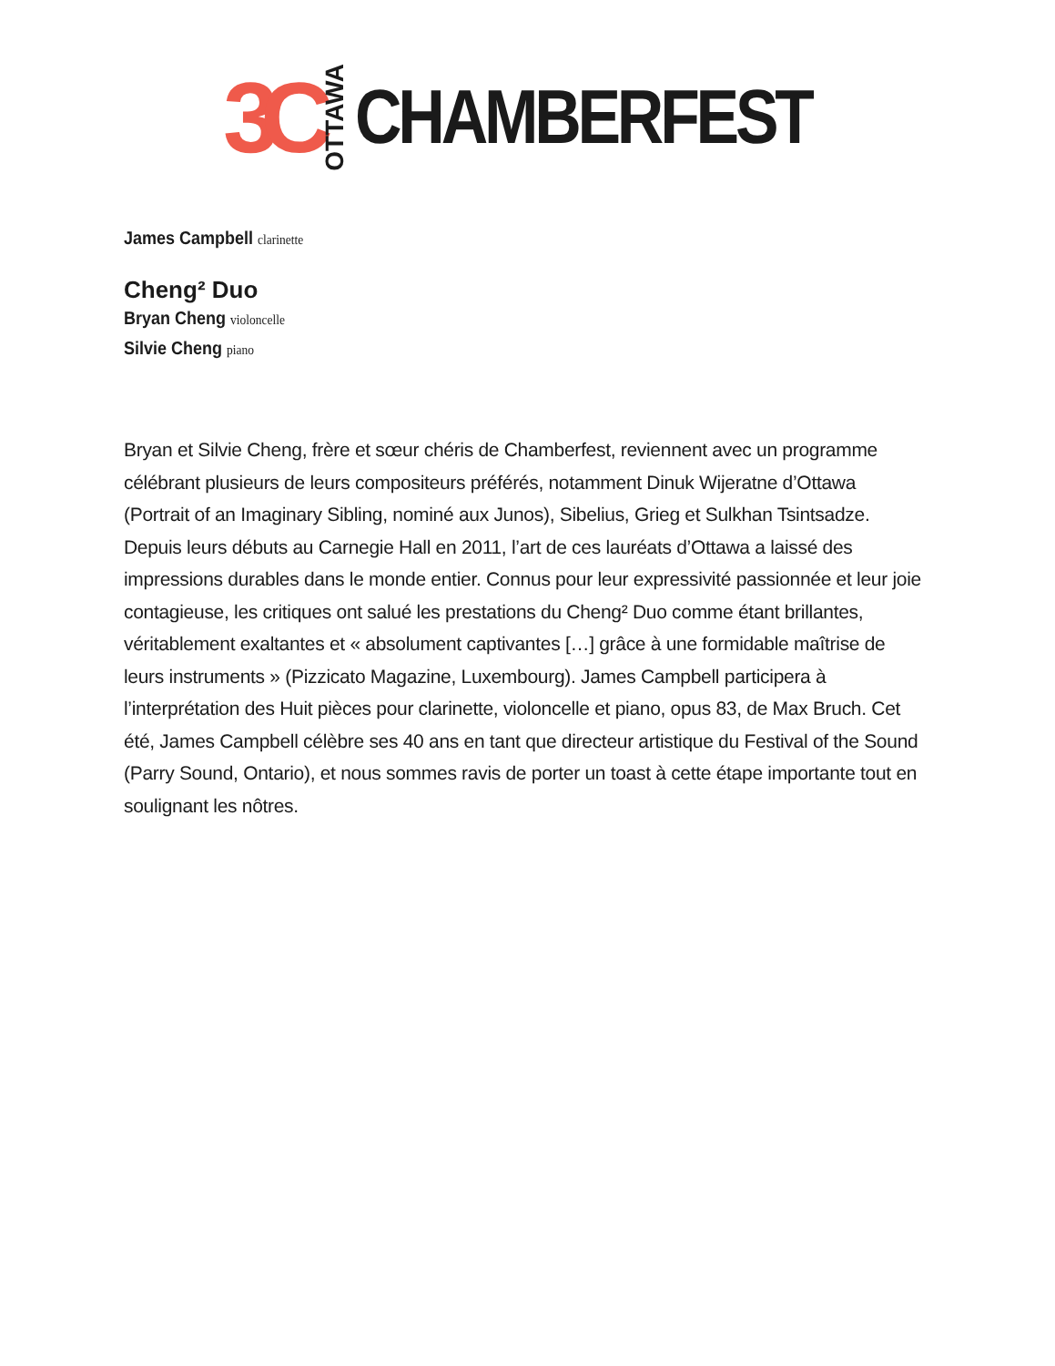3C OTTAWA CHAMBERFEST
James Campbell clarinette
Cheng² Duo
Bryan Cheng violoncelle
Silvie Cheng piano
Bryan et Silvie Cheng, frère et sœur chéris de Chamberfest, reviennent avec un programme célébrant plusieurs de leurs compositeurs préférés, notamment Dinuk Wijeratne d’Ottawa (Portrait of an Imaginary Sibling, nominé aux Junos), Sibelius, Grieg et Sulkhan Tsintsadze. Depuis leurs débuts au Carnegie Hall en 2011, l’art de ces lauréats d’Ottawa a laissé des impressions durables dans le monde entier. Connus pour leur expressivité passionnée et leur joie contagieuse, les critiques ont salué les prestations du Cheng² Duo comme étant brillantes, véritablement exaltantes et « absolument captivantes […] grâce à une formidable maîtrise de leurs instruments » (Pizzicato Magazine, Luxembourg). James Campbell participera à l’interprétation des Huit pièces pour clarinette, violoncelle et piano, opus 83, de Max Bruch. Cet été, James Campbell célèbre ses 40 ans en tant que directeur artistique du Festival of the Sound (Parry Sound, Ontario), et nous sommes ravis de porter un toast à cette étape importante tout en soulignant les nôtres.